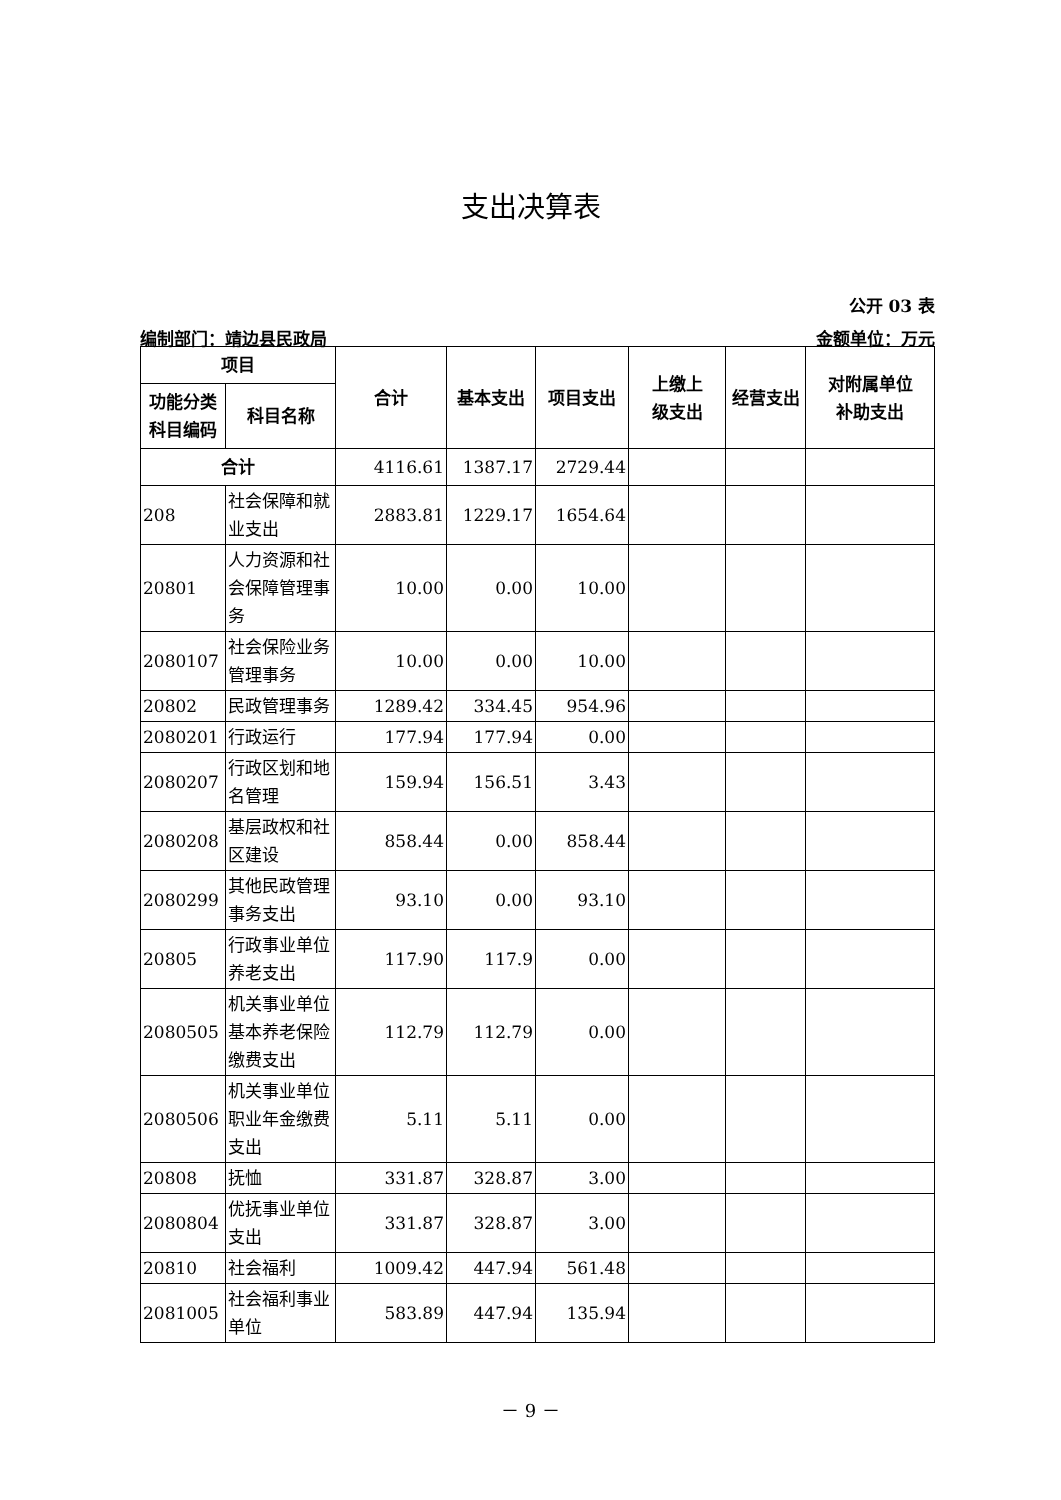支出决算表
公开 03 表
编制部门：靖边县民政局 金额单位：万元
| 项目 | | 合计 | 基本支出 | 项目支出 | 上缴上 级支出 | 经营支出 | 对附属单位 补助支出 |
| --- | --- | --- | --- | --- | --- | --- | --- |
| 功能分类 科目编码 | 科目名称 | | | | | | |
| 合计 | | 4116.61 | 1387.17 | 2729.44 | | | |
| 208 | 社会保障和就业支出 | 2883.81 | 1229.17 | 1654.64 | | | |
| 20801 | 人力资源和社会保障管理事务 | 10.00 | 0.00 | 10.00 | | | |
| 2080107 | 社会保险业务管理事务 | 10.00 | 0.00 | 10.00 | | | |
| 20802 | 民政管理事务 | 1289.42 | 334.45 | 954.96 | | | |
| 2080201 | 行政运行 | 177.94 | 177.94 | 0.00 | | | |
| 2080207 | 行政区划和地名管理 | 159.94 | 156.51 | 3.43 | | | |
| 2080208 | 基层政权和社区建设 | 858.44 | 0.00 | 858.44 | | | |
| 2080299 | 其他民政管理事务支出 | 93.10 | 0.00 | 93.10 | | | |
| 20805 | 行政事业单位养老支出 | 117.90 | 117.9 | 0.00 | | | |
| 2080505 | 机关事业单位基本养老保险缴费支出 | 112.79 | 112.79 | 0.00 | | | |
| 2080506 | 机关事业单位职业年金缴费支出 | 5.11 | 5.11 | 0.00 | | | |
| 20808 | 抚恤 | 331.87 | 328.87 | 3.00 | | | |
| 2080804 | 优抚事业单位支出 | 331.87 | 328.87 | 3.00 | | | |
| 20810 | 社会福利 | 1009.42 | 447.94 | 561.48 | | | |
| 2081005 | 社会福利事业单位 | 583.89 | 447.94 | 135.94 | | | |
－ 9 －